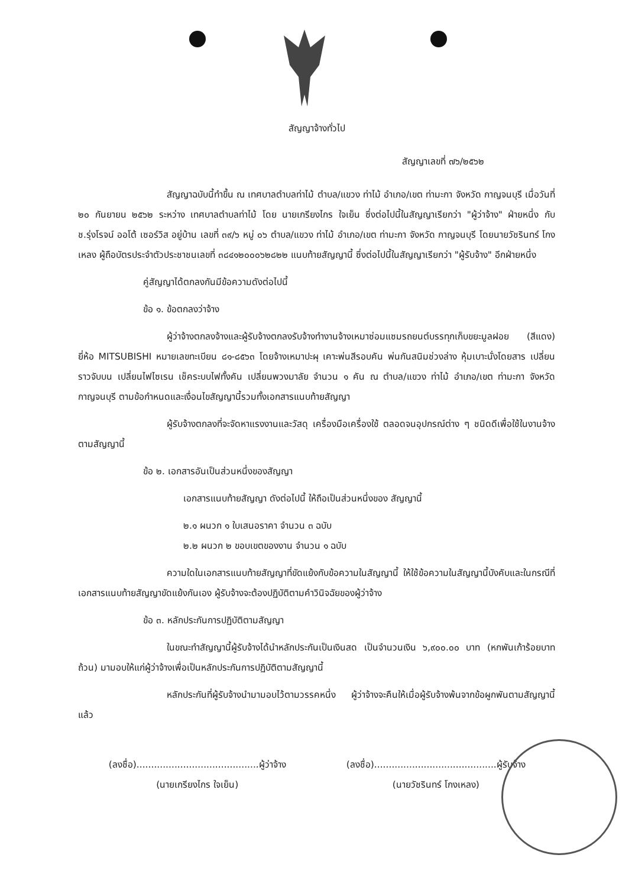สัญญาจ้างทั่วไป
สัญญาเลขที่ ๗๖/๒๕๖๒
สัญญาฉบับนี้ทำขึ้น ณ เทศบาลตำบลท่าไม้ ตำบล/แขวง ท่าไม้ อำเภอ/เขต ท่ามะกา จังหวัด กาญจนบุรี เมื่อวันที่ ๒๐ กันยายน ๒๕๖๒ ระหว่าง เทศบาลตำบลท่าไม้ โดย นายเกรียงไกร ใจเย็น ซึ่งต่อไปนี้ในสัญญาเรียกว่า "ผู้ว่าจ้าง" ฝ่ายหนึ่ง กับ ช.รุ่งโรจน์ ออโต้ เซอร์วิส อยู่บ้าน เลขที่ ๓๙/๖ หมู่ ๐๖ ตำบล/แขวง ท่าไม้ อำเภอ/เขต ท่ามะกา จังหวัด กาญจนบุรี โดยนายวัชรินทร์ โกงเหลง ผู้ถือบัตรประจำตัวประชาชนเลขที่ ๓๘๔๑๒๐๐๐๖๒๘๒๒ แนบท้ายสัญญานี้ ซึ่งต่อไปนี้ในสัญญาเรียกว่า "ผู้รับจ้าง" อีกฝ่ายหนึ่ง
คู่สัญญาได้ตกลงกันมีข้อความดังต่อไปนี้
ข้อ ๑. ข้อตกลงว่าจ้าง
ผู้ว่าจ้างตกลงจ้างและผู้รับจ้างตกลงรับจ้างทำงานจ้างเหมาซ่อมแซมรถยนต์บรรทุกเก็บขยะมูลฝอย (สีแดง) ยี่ห้อ MITSUBISHI หมายเลขทะเบียน ๘๑-๘๕๖๓ โดยจ้างเหมาปะผุ เคาะพ่นสีรอบคัน พ่นกันสนิมช่วงล่าง หุ้มเบาะนั่งโดยสาร เปลี่ยนราวจับบน เปลี่ยนไฟไซเรน เช็คระบบไฟทั้งคัน เปลี่ยนพวงมาลัย จำนวน ๑ คัน ณ ตำบล/แขวง ท่าไม้ อำเภอ/เขต ท่ามะกา จังหวัด กาญจนบุรี ตามข้อกำหนดและเงื่อนไขสัญญานี้รวมทั้งเอกสารแนบท้ายสัญญา
ผู้รับจ้างตกลงที่จะจัดหาแรงงานและวัสดุ เครื่องมือเครื่องใช้ ตลอดจนอุปกรณ์ต่าง ๆ ชนิดดีเพื่อใช้ในงานจ้างตามสัญญานี้
ข้อ ๒. เอกสารอันเป็นส่วนหนึ่งของสัญญา
เอกสารแนบท้ายสัญญา ดังต่อไปนี้ ให้ถือเป็นส่วนหนึ่งของ สัญญานี้
๒.๑ ผนวก ๑ ใบเสนอราคา จำนวน ๓ ฉบับ
๒.๒ ผนวก ๒ ขอบเขตของงาน จำนวน ๑ ฉบับ
ความใดในเอกสารแนบท้ายสัญญาที่ขัดแย้งกับข้อความในสัญญานี้ ให้ใช้ข้อความในสัญญานี้บังคับและในกรณีที่เอกสารแนบท้ายสัญญาขัดแย้งกันเอง ผู้รับจ้างจะต้องปฏิบัติตามคำวินิจฉัยของผู้ว่าจ้าง
ข้อ ๓. หลักประกันการปฏิบัติตามสัญญา
ในขณะทำสัญญานี้ผู้รับจ้างได้นำหลักประกันเป็นเงินสด เป็นจำนวนเงิน ๖,๙๐๐.๐๐ บาท (หกพันเก้าร้อยบาทถ้วน) มามอบให้แก่ผู้ว่าจ้างเพื่อเป็นหลักประกันการปฏิบัติตามสัญญานี้
หลักประกันที่ผู้รับจ้างนำมามอบไว้ตามวรรคหนึ่ง ผู้ว่าจ้างจะคืนให้เมื่อผู้รับจ้างพ้นจากข้อผูกพันตามสัญญานี้แล้ว
(ลงชื่อ)..........................................ผู้ว่าจ้าง
(นายเกรียงไกร ใจเย็น)
(ลงชื่อ)..........................................ผู้รับจ้าง
(นายวัชรินทร์ โกงเหลง)